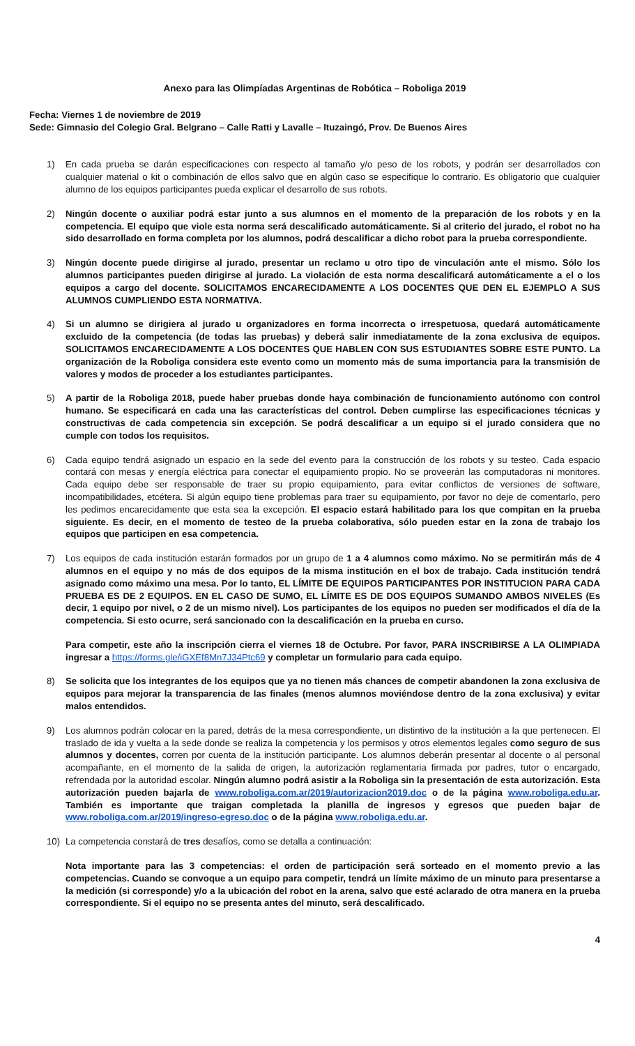Anexo para las Olimpíadas Argentinas de Robótica – Roboliga 2019
Fecha: Viernes 1 de noviembre de 2019
Sede: Gimnasio del Colegio Gral. Belgrano – Calle Ratti y Lavalle – Ituzaingó, Prov. De Buenos Aires
1) En cada prueba se darán especificaciones con respecto al tamaño y/o peso de los robots, y podrán ser desarrollados con cualquier material o kit o combinación de ellos salvo que en algún caso se especifique lo contrario. Es obligatorio que cualquier alumno de los equipos participantes pueda explicar el desarrollo de sus robots.
2) Ningún docente o auxiliar podrá estar junto a sus alumnos en el momento de la preparación de los robots y en la competencia. El equipo que viole esta norma será descalificado automáticamente. Si al criterio del jurado, el robot no ha sido desarrollado en forma completa por los alumnos, podrá descalificar a dicho robot para la prueba correspondiente.
3) Ningún docente puede dirigirse al jurado, presentar un reclamo u otro tipo de vinculación ante el mismo. Sólo los alumnos participantes pueden dirigirse al jurado. La violación de esta norma descalificará automáticamente a el o los equipos a cargo del docente. SOLICITAMOS ENCARECIDAMENTE A LOS DOCENTES QUE DEN EL EJEMPLO A SUS ALUMNOS CUMPLIENDO ESTA NORMATIVA.
4) Si un alumno se dirigiera al jurado u organizadores en forma incorrecta o irrespetuosa, quedará automáticamente excluido de la competencia (de todas las pruebas) y deberá salir inmediatamente de la zona exclusiva de equipos. SOLICITAMOS ENCARECIDAMENTE A LOS DOCENTES QUE HABLEN CON SUS ESTUDIANTES SOBRE ESTE PUNTO. La organización de la Roboliga considera este evento como un momento más de suma importancia para la transmisión de valores y modos de proceder a los estudiantes participantes.
5) A partir de la Roboliga 2018, puede haber pruebas donde haya combinación de funcionamiento autónomo con control humano. Se especificará en cada una las características del control. Deben cumplirse las especificaciones técnicas y constructivas de cada competencia sin excepción. Se podrá descalificar a un equipo si el jurado considera que no cumple con todos los requisitos.
6) Cada equipo tendrá asignado un espacio en la sede del evento para la construcción de los robots y su testeo. Cada espacio contará con mesas y energía eléctrica para conectar el equipamiento propio. No se proveerán las computadoras ni monitores. Cada equipo debe ser responsable de traer su propio equipamiento, para evitar conflictos de versiones de software, incompatibilidades, etcétera. Si algún equipo tiene problemas para traer su equipamiento, por favor no deje de comentarlo, pero les pedimos encarecidamente que esta sea la excepción. El espacio estará habilitado para los que compitan en la prueba siguiente. Es decir, en el momento de testeo de la prueba colaborativa, sólo pueden estar en la zona de trabajo los equipos que participen en esa competencia.
7) Los equipos de cada institución estarán formados por un grupo de 1 a 4 alumnos como máximo. No se permitirán más de 4 alumnos en el equipo y no más de dos equipos de la misma institución en el box de trabajo. Cada institución tendrá asignado como máximo una mesa. Por lo tanto, EL LÍMITE DE EQUIPOS PARTICIPANTES POR INSTITUCION PARA CADA PRUEBA ES DE 2 EQUIPOS. EN EL CASO DE SUMO, EL LÍMITE ES DE DOS EQUIPOS SUMANDO AMBOS NIVELES (Es decir, 1 equipo por nivel, o 2 de un mismo nivel). Los participantes de los equipos no pueden ser modificados el día de la competencia. Si esto ocurre, será sancionado con la descalificación en la prueba en curso.
Para competir, este año la inscripción cierra el viernes 18 de Octubre. Por favor, PARA INSCRIBIRSE A LA OLIMPIADA ingresar a https://forms.gle/iGXEf8Mn7J34Ptc69 y completar un formulario para cada equipo.
8) Se solicita que los integrantes de los equipos que ya no tienen más chances de competir abandonen la zona exclusiva de equipos para mejorar la transparencia de las finales (menos alumnos moviéndose dentro de la zona exclusiva) y evitar malos entendidos.
9) Los alumnos podrán colocar en la pared, detrás de la mesa correspondiente, un distintivo de la institución a la que pertenecen. El traslado de ida y vuelta a la sede donde se realiza la competencia y los permisos y otros elementos legales como seguro de sus alumnos y docentes, corren por cuenta de la institución participante. Los alumnos deberán presentar al docente o al personal acompañante, en el momento de la salida de origen, la autorización reglamentaria firmada por padres, tutor o encargado, refrendada por la autoridad escolar. Ningún alumno podrá asistir a la Roboliga sin la presentación de esta autorización. Esta autorización pueden bajarla de www.roboliga.com.ar/2019/autorizacion2019.doc o de la página www.roboliga.edu.ar. También es importante que traigan completada la planilla de ingresos y egresos que pueden bajar de www.roboliga.com.ar/2019/ingreso-egreso.doc o de la página www.roboliga.edu.ar.
10) La competencia constará de tres desafíos, como se detalla a continuación:
Nota importante para las 3 competencias: el orden de participación será sorteado en el momento previo a las competencias. Cuando se convoque a un equipo para competir, tendrá un límite máximo de un minuto para presentarse a la medición (si corresponde) y/o a la ubicación del robot en la arena, salvo que esté aclarado de otra manera en la prueba correspondiente. Si el equipo no se presenta antes del minuto, será descalificado.
4